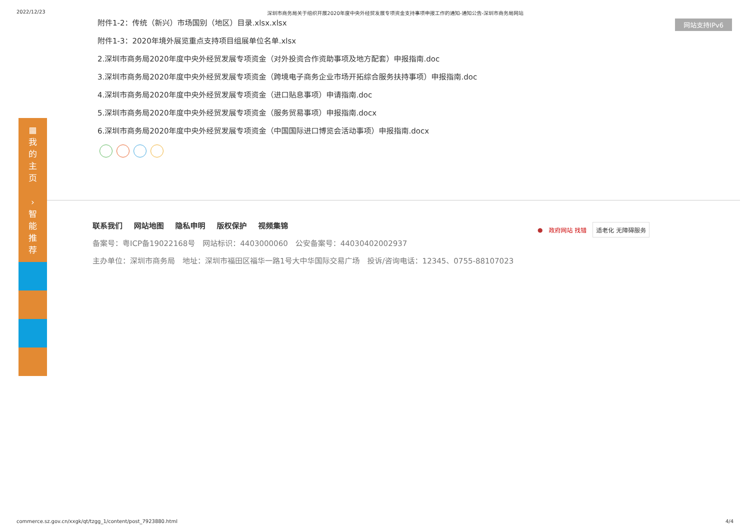2022/12/23 深圳市商务局关于组织开展2020年度中央外经贸发展专项资金支持事项申报工作的通知-通知公告-深圳市商务局网站
网站支持IPv6
附件1-2：传统（新兴）市场国别（地区）目录.xlsx.xlsx
附件1-3：2020年境外展览重点支持项目组展单位名单.xlsx
2.深圳市商务局2020年度中央外经贸发展专项资金（对外投资合作资助事项及地方配套）申报指南.doc
3.深圳市商务局2020年度中央外经贸发展专项资金（跨境电子商务企业市场开拓综合服务扶持事项）申报指南.doc
4.深圳市商务局2020年度中央外经贸发展专项资金（进口贴息事项）申请指南.doc
5.深圳市商务局2020年度中央外经贸发展专项资金（服务贸易事项）申报指南.docx
6.深圳市商务局2020年度中央外经贸发展专项资金（中国国际进口博览会活动事项）申报指南.docx
▦
我
的
主
页
›
智
能
推
荐
联系我们 网站地图 隐私申明 版权保护 视频集锦
备案号：粤ICP备19022168号　网站标识：4403000060　公安备案号：44030402002937
主办单位：深圳市商务局　地址：深圳市福田区福华一路1号大中华国际交易广场　投诉/咨询电话：12345、0755-88107023
● 政府网站 找错
适老化 无障碍服务
commerce.sz.gov.cn/xxgk/qt/tzgg_1/content/post_7923880.html 4/4